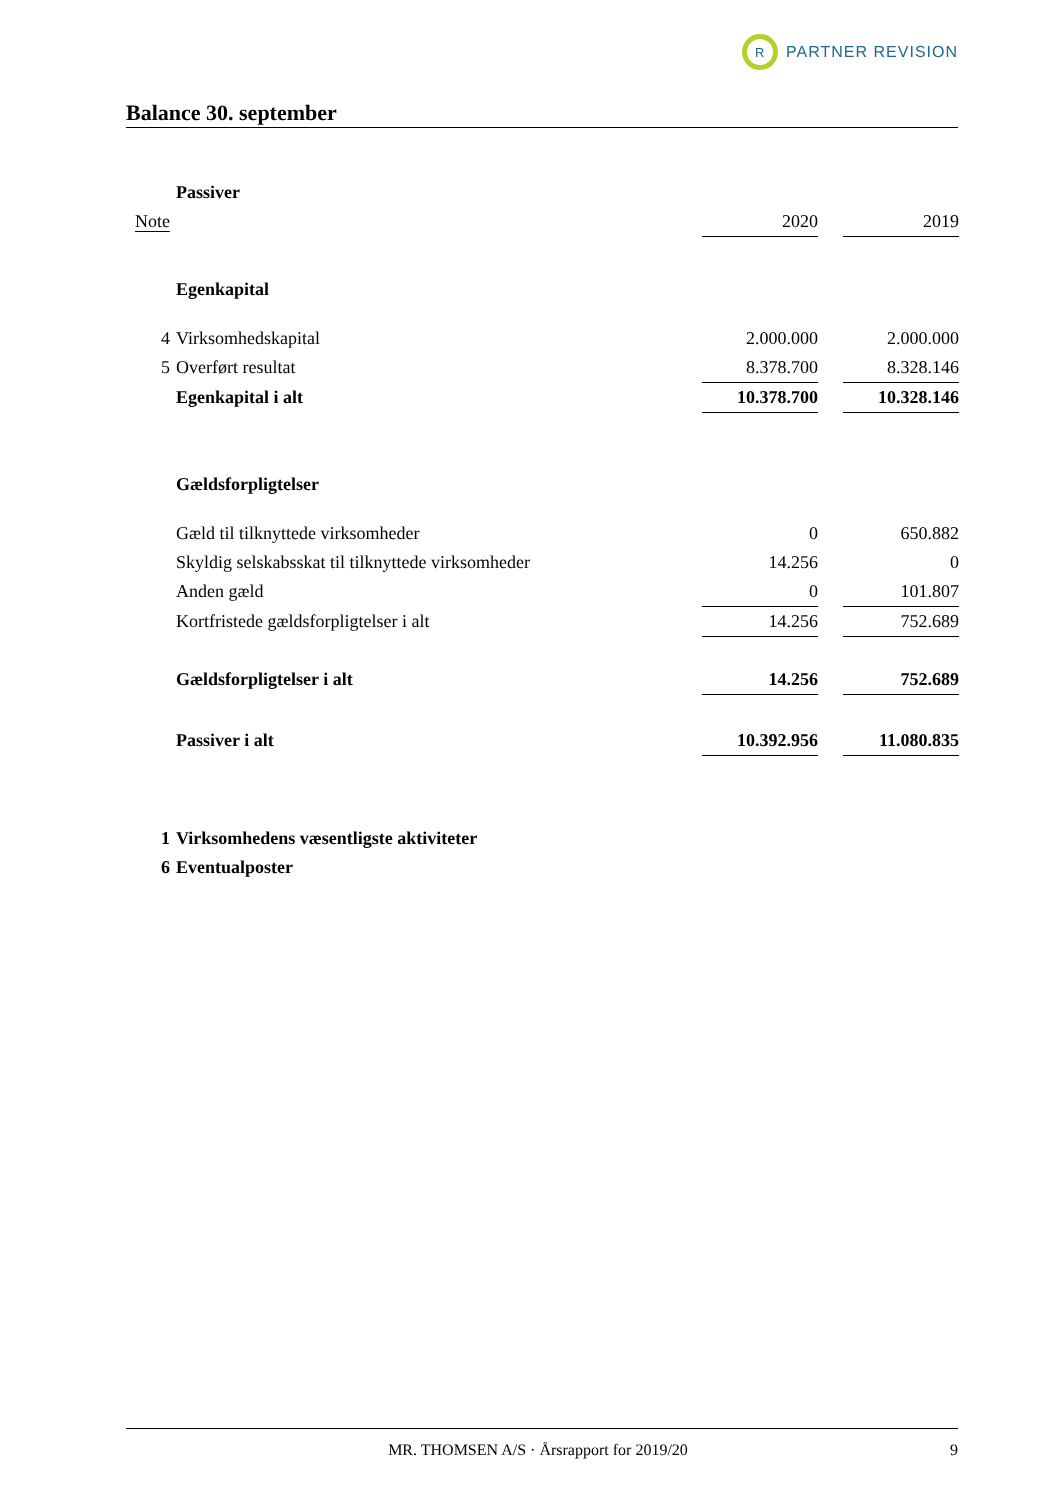R
PARTNER REVISION
Balance 30. september
| | Passiver | | | |
| Note | | 2020 | | 2019 |
| | Egenkapital | | | |
| 4 | Virksomhedskapital | 2.000.000 | | 2.000.000 |
| 5 | Overført resultat | 8.378.700 | | 8.328.146 |
| | Egenkapital i alt | 10.378.700 | | 10.328.146 |
| | Gældsforpligtelser | | | |
| | Gæld til tilknyttede virksomheder | 0 | | 650.882 |
| | Skyldig selskabsskat til tilknyttede virksomheder | 14.256 | | 0 |
| | Anden gæld | 0 | | 101.807 |
| | Kortfristede gældsforpligtelser i alt | 14.256 | | 752.689 |
| | Gældsforpligtelser i alt | 14.256 | | 752.689 |
| | Passiver i alt | 10.392.956 | | 11.080.835 |
| 1 | Virksomhedens væsentligste aktiviteter | | | |
| 6 | Eventualposter | | | |
MR. THOMSEN A/S · Årsrapport for 2019/20 9